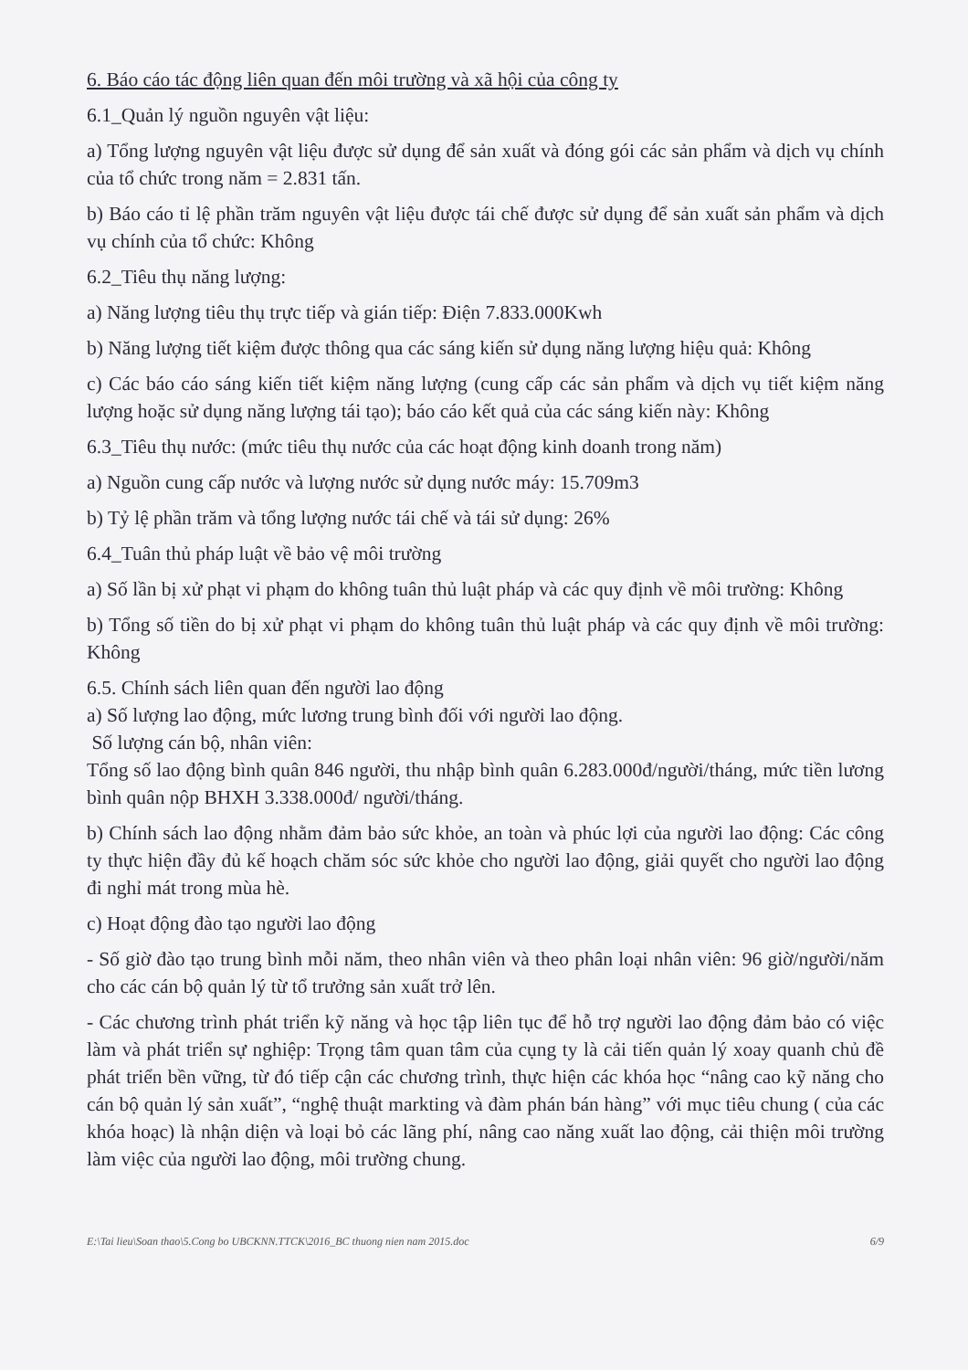6. Báo cáo tác động liên quan đến môi trường và xã hội của công ty
6.1_Quản lý nguồn nguyên vật liệu:
a) Tổng lượng nguyên vật liệu được sử dụng để sản xuất và đóng gói các sản phẩm và dịch vụ chính của tổ chức trong năm = 2.831 tấn.
b) Báo cáo tỉ lệ phần trăm nguyên vật liệu được tái chế được sử dụng để sản xuất sản phẩm và dịch vụ chính của tổ chức: Không
6.2_Tiêu thụ năng lượng:
a) Năng lượng tiêu thụ trực tiếp và gián tiếp: Điện 7.833.000Kwh
b) Năng lượng tiết kiệm được thông qua các sáng kiến sử dụng năng lượng hiệu quả: Không
c) Các báo cáo sáng kiến tiết kiệm năng lượng (cung cấp các sản phẩm và dịch vụ tiết kiệm năng lượng hoặc sử dụng năng lượng tái tạo); báo cáo kết quả của các sáng kiến này: Không
6.3_Tiêu thụ nước: (mức tiêu thụ nước của các hoạt động kinh doanh trong năm)
a) Nguồn cung cấp nước và lượng nước sử dụng nước máy: 15.709m3
b) Tỷ lệ phần trăm và tổng lượng nước tái chế và tái sử dụng: 26%
6.4_Tuân thủ pháp luật về bảo vệ môi trường
a) Số lần bị xử phạt vi phạm do không tuân thủ luật pháp và các quy định về môi trường: Không
b) Tổng số tiền do bị xử phạt vi phạm do không tuân thủ luật pháp và các quy định về môi trường: Không
6.5. Chính sách liên quan đến người lao động
a) Số lượng lao động, mức lương trung bình đối với người lao động.
Số lượng cán bộ, nhân viên:
Tổng số lao động bình quân 846 người, thu nhập bình quân 6.283.000đ/người/tháng, mức tiền lương bình quân nộp BHXH 3.338.000đ/ người/tháng.
b) Chính sách lao động nhằm đảm bảo sức khỏe, an toàn và phúc lợi của người lao động: Các công ty thực hiện đầy đủ kế hoạch chăm sóc sức khỏe cho người lao động, giải quyết cho người lao động đi nghỉ mát trong mùa hè.
c) Hoạt động đào tạo người lao động
- Số giờ đào tạo trung bình mỗi năm, theo nhân viên và theo phân loại nhân viên: 96 giờ/người/năm cho các cán bộ quản lý từ tổ trưởng sản xuất trở lên.
- Các chương trình phát triển kỹ năng và học tập liên tục để hỗ trợ người lao động đảm bảo có việc làm và phát triển sự nghiệp: Trọng tâm quan tâm của cụng ty là cải tiến quản lý xoay quanh chủ đề phát triển bền vững, từ đó tiếp cận các chương trình, thực hiện các khóa học “nâng cao kỹ năng cho cán bộ quản lý sản xuất”, “nghệ thuật markting và đàm phán bán hàng” với mục tiêu chung ( của các khóa hoạc) là nhận diện và loại bỏ các lãng phí, nâng cao năng xuất lao động, cải thiện môi trường làm việc của người lao động, môi trường chung.
E:\Tai lieu\Soan thao\5.Cong bo UBCKNN.TTCK\2016_BC thuong nien nam 2015.doc 6/9